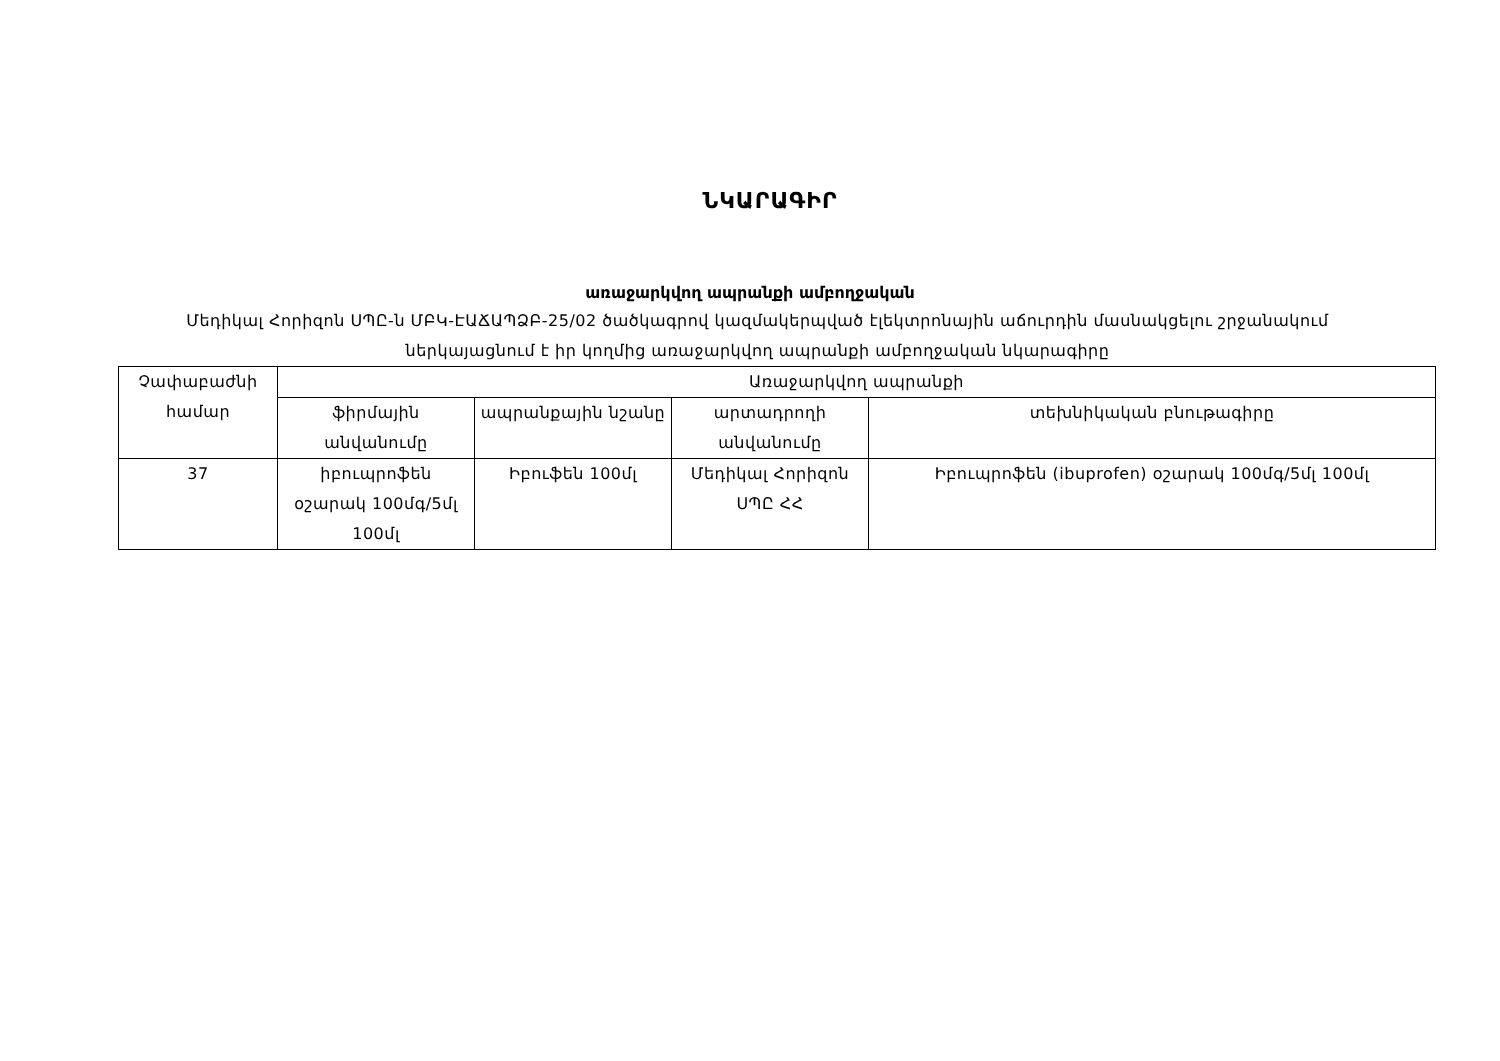ՆԿԱՐԱԳԻՐ
առաջարկվող ապրանքի ամբողջական
Մեդիկալ Հորիզոն ՍՊԸ-ն ՄԲԿ-ԷԱՃԱՊՁԲ-25/02 ծածկագրով կազմակերպված էլեկտրոնային աճուրդին մասնակցելու շրջանակում ներկայացնում է իր կողմից առաջարկվող ապրանքի ամբողջական նկարագիրը
| Չափաբաժնի համար | Առաջարկվող ապրանքի | | | |
| --- | --- | --- | --- | --- |
| | ֆիրմային անվանումը | ապրանքային նշանը | արտադրողի անվանումը | տեխնիկական բնութագիրը |
| 37 | իբուպրոֆեն օշարակ 100մգ/5մլ 100մլ | Իբուֆեն 100մլ | Մեդիկալ Հորիզոն ՍՊԸ ՀՀ | Իբուպրոֆեն (ibuprofen) օշարակ 100մգ/5մլ 100մլ |